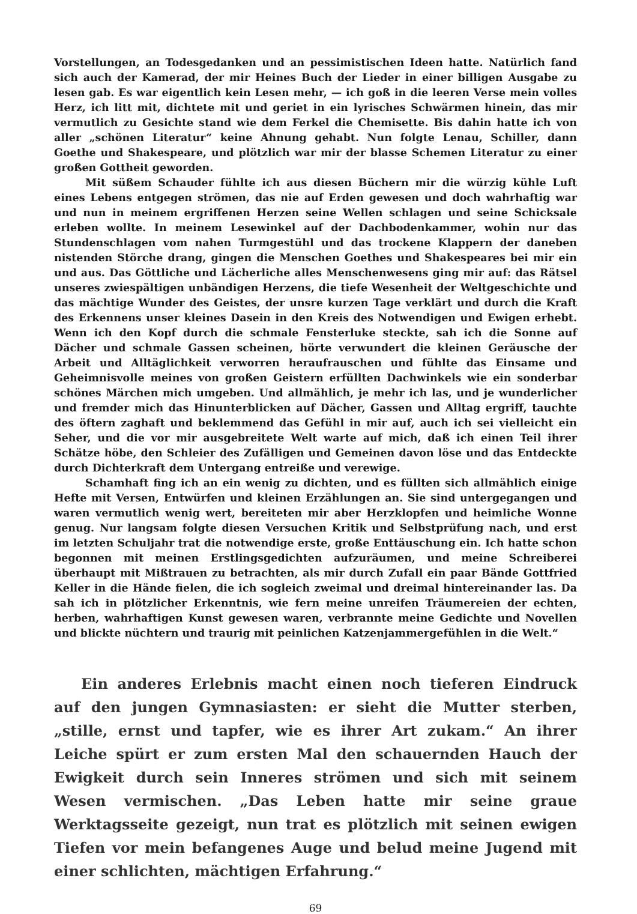Vorstellungen, an Todesgedanken und an pessimistischen Ideen hatte. Natürlich fand sich auch der Kamerad, der mir Heines Buch der Lieder in einer billigen Ausgabe zu lesen gab. Es war eigentlich kein Lesen mehr, — ich goß in die leeren Verse mein volles Herz, ich litt mit, dichtete mit und geriet in ein lyrisches Schwärmen hinein, das mir vermutlich zu Gesichte stand wie dem Ferkel die Chemisette. Bis dahin hatte ich von aller „schönen Literatur“ keine Ahnung gehabt. Nun folgte Lenau, Schiller, dann Goethe und Shakespeare, und plötzlich war mir der blasse Schemen Literatur zu einer großen Gottheit geworden.
Mit süßem Schauder fühlte ich aus diesen Büchern mir die würzig kühle Luft eines Lebens entgegen strömen, das nie auf Erden gewesen und doch wahrhaftig war und nun in meinem ergriffenen Herzen seine Wellen schlagen und seine Schicksale erleben wollte. In meinem Lesewinkel auf der Dachbodenkammer, wohin nur das Stundenschlagen vom nahen Turmgestühl und das trockene Klappern der daneben nistenden Störche drang, gingen die Menschen Goethes und Shakespeares bei mir ein und aus. Das Göttliche und Lächerliche alles Menschenwesens ging mir auf: das Rätsel unseres zwiespältigen unbändigen Herzens, die tiefe Wesenheit der Weltgeschichte und das mächtige Wunder des Geistes, der unsre kurzen Tage verklärt und durch die Kraft des Erkennens unser kleines Dasein in den Kreis des Notwendigen und Ewigen erhebt. Wenn ich den Kopf durch die schmale Fensterluke steckte, sah ich die Sonne auf Dächer und schmale Gassen scheinen, hörte verwundert die kleinen Geräusche der Arbeit und Alltäglichkeit verworren heraufrauschen und fühlte das Einsame und Geheimnisvolle meines von großen Geistern erfüllten Dachwinkels wie ein sonderbar schönes Märchen mich umgeben. Und allmählich, je mehr ich las, und je wunderlicher und fremder mich das Hinunterblicken auf Dächer, Gassen und Alltag ergriff, tauchte des öftern zaghaft und beklemmend das Gefühl in mir auf, auch ich sei vielleicht ein Seher, und die vor mir ausgebreitete Welt warte auf mich, daß ich einen Teil ihrer Schätze höbe, den Schleier des Zufälligen und Gemeinen davon löse und das Entdeckte durch Dichterkraft dem Untergang entreiße und verewige.
Schamhaft fing ich an ein wenig zu dichten, und es füllten sich allmählich einige Hefte mit Versen, Entwürfen und kleinen Erzählungen an. Sie sind untergegangen und waren vermutlich wenig wert, bereiteten mir aber Herzklopfen und heimliche Wonne genug. Nur langsam folgte diesen Versuchen Kritik und Selbstprüfung nach, und erst im letzten Schuljahr trat die notwendige erste, große Enttäuschung ein. Ich hatte schon begonnen mit meinen Erstlingsgedichten aufzuräumen, und meine Schreiberei überhaupt mit Mißtrauen zu betrachten, als mir durch Zufall ein paar Bände Gottfried Keller in die Hände fielen, die ich sogleich zweimal und dreimal hintereinander las. Da sah ich in plötzlicher Erkenntnis, wie fern meine unreifen Träumereien der echten, herben, wahrhaftigen Kunst gewesen waren, verbrannte meine Gedichte und Novellen und blickte nüchtern und traurig mit peinlichen Katzenjammergefühlen in die Welt.“
Ein anderes Erlebnis macht einen noch tieferen Eindruck auf den jungen Gymnasiasten: er sieht die Mutter sterben, „stille, ernst und tapfer, wie es ihrer Art zukam.“ An ihrer Leiche spürt er zum ersten Mal den schauernden Hauch der Ewigkeit durch sein Inneres strömen und sich mit seinem Wesen vermischen. „Das Leben hatte mir seine graue Werktagsseite gezeigt, nun trat es plötzlich mit seinen ewigen Tiefen vor mein befangenes Auge und belud meine Jugend mit einer schlichten, mächtigen Erfahrung.“
69